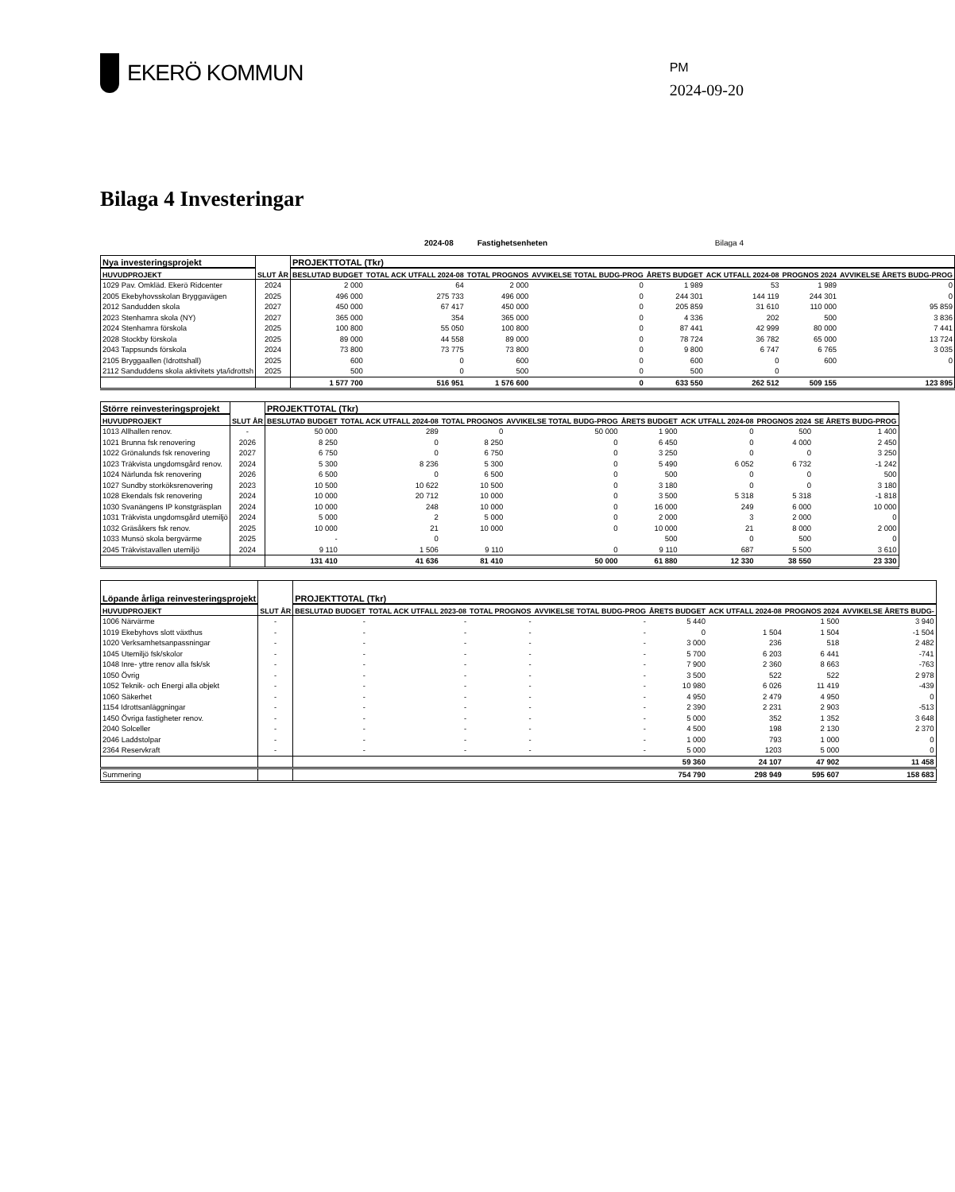EKERÖ KOMMUN
PM
2024-09-20
Bilaga 4 Investeringar
2024-08 Fastighetsenheten Bilaga 4
| Nya investeringsprojekt | | PROJEKTTOTAL (Tkr) | | | | | | | |
| --- | --- | --- | --- | --- | --- | --- | --- | --- | --- |
| HUVUDPROJEKT | SLUT ÅR | BESLUTAD BUDGET | TOTAL ACK UTFALL 2024-08 | TOTAL PROGNOS | AVVIKELSE TOTAL BUDG-PROG | ÅRETS BUDGET | ACK UTFALL 2024-08 | PROGNOS 2024 | AVVIKELSE ÅRETS BUDG-PROG |
| 1029 Pav. Omkläd. Ekerö Ridcenter | 2024 | 2 000 | 64 | 2 000 | 0 | 1 989 | 53 | 1 989 | 0 |
| 2005 Ekebyhovsskolan Bryggavägen | 2025 | 496 000 | 275 733 | 496 000 | 0 | 244 301 | 144 119 | 244 301 | 0 |
| 2012 Sandudden skola | 2027 | 450 000 | 67 417 | 450 000 | 0 | 205 859 | 31 610 | 110 000 | 95 859 |
| 2023 Stenhamra skola (NY) | 2027 | 365 000 | 354 | 365 000 | 0 | 4 336 | 202 | 500 | 3 836 |
| 2024 Stenhamra förskola | 2025 | 100 800 | 55 050 | 100 800 | 0 | 87 441 | 42 999 | 80 000 | 7 441 |
| 2028 Stockby förskola | 2025 | 89 000 | 44 558 | 89 000 | 0 | 78 724 | 36 782 | 65 000 | 13 724 |
| 2043 Tappsunds förskola | 2024 | 73 800 | 73 775 | 73 800 | 0 | 9 800 | 6 747 | 6 765 | 3 035 |
| 2105 Bryggaallen (Idrottshall) | 2025 | 600 | 0 | 600 | 0 | 600 | 0 | 600 | 0 |
| 2112 Sanduddens skola aktivitets yta/idrottsh | 2025 | 500 | 0 | 500 | 0 | 500 | 0 | | |
| | | 1 577 700 | 516 951 | 1 576 600 | 0 | 633 550 | 262 512 | 509 155 | 123 895 |
| Större reinvesteringsprojekt | | PROJEKTTOTAL (Tkr) | | | | | | | |
| --- | --- | --- | --- | --- | --- | --- | --- | --- | --- |
| HUVUDPROJEKT | SLUT ÅR | BESLUTAD BUDGET | TOTAL ACK UTFALL 2024-08 | TOTAL PROGNOS | AVVIKELSE TOTAL BUDG-PROG | ÅRETS BUDGET | ACK UTFALL 2024-08 | PROGNOS 2024 | SE ÅRETS BUDG-PROG |
| 1013 Allhallen renov. | - | 50 000 | 289 | 0 | 50 000 | 1 900 | 0 | 500 | 1 400 |
| 1021 Brunna fsk renovering | 2026 | 8 250 | 0 | 8 250 | 0 | 6 450 | 0 | 4 000 | 2 450 |
| 1022 Grönalunds fsk renovering | 2027 | 6 750 | 0 | 6 750 | 0 | 3 250 | 0 | 0 | 3 250 |
| 1023 Träkvista ungdomsgård renov. | 2024 | 5 300 | 8 236 | 5 300 | 0 | 5 490 | 6 052 | 6 732 | -1 242 |
| 1024 Närlunda fsk renovering | 2026 | 6 500 | 0 | 6 500 | 0 | 500 | 0 | 0 | 500 |
| 1027 Sundby storköksrenovering | 2023 | 10 500 | 10 622 | 10 500 | 0 | 3 180 | 0 | 0 | 3 180 |
| 1028 Ekendals fsk renovering | 2024 | 10 000 | 20 712 | 10 000 | 0 | 3 500 | 5 318 | 5 318 | -1 818 |
| 1030 Svanängens IP konstgräsplan | 2024 | 10 000 | 248 | 10 000 | 0 | 16 000 | 249 | 6 000 | 10 000 |
| 1031 Träkvista ungdomsgård utemiljö | 2024 | 5 000 | 2 | 5 000 | 0 | 2 000 | 3 | 2 000 | 0 |
| 1032 Gräsåkers fsk renov. | 2025 | 10 000 | 21 | 10 000 | 0 | 10 000 | 21 | 8 000 | 2 000 |
| 1033 Munsö skola bergvärme | 2025 | - | 0 | | | 500 | 0 | 500 | 0 |
| 2045 Träkvistavallen utemiljö | 2024 | 9 110 | 1 506 | 9 110 | 0 | 9 110 | 687 | 5 500 | 3 610 |
| | | 131 410 | 41 636 | 81 410 | 50 000 | 61 880 | 12 330 | 38 550 | 23 330 |
| Löpande årliga reinvesteringsprojekt | | PROJEKTTOTAL (Tkr) | | | | | | | |
| --- | --- | --- | --- | --- | --- | --- | --- | --- | --- |
| HUVUDPROJEKT | SLUT ÅR | BESLUTAD BUDGET | TOTAL ACK UTFALL 2023-08 | TOTAL PROGNOS | AVVIKELSE TOTAL BUDG-PROG | ÅRETS BUDGET | ACK UTFALL 2024-08 | PROGNOS 2024 | AVVIKELSE ÅRETS BUDG- |
| 1006 Närvärme | - | - | - | - | - | 5 440 | | 1 500 | 3 940 |
| 1019 Ekebyhovs slott växthus | - | - | - | - | - | 0 | 1 504 | 1 504 | -1 504 |
| 1020 Verksamhetsanpassningar | - | - | - | - | - | 3 000 | 236 | 518 | 2 482 |
| 1045 Utemiljö fsk/skolor | - | - | - | - | - | 5 700 | 6 203 | 6 441 | -741 |
| 1048 Inre- yttre renov alla fsk/sk | - | - | - | - | - | 7 900 | 2 360 | 8 663 | -763 |
| 1050 Övrig | - | - | - | - | - | 3 500 | 522 | 522 | 2 978 |
| 1052 Teknik- och Energi alla objekt | - | - | - | - | - | 10 980 | 6 026 | 11 419 | -439 |
| 1060 Säkerhet | - | - | - | - | - | 4 950 | 2 479 | 4 950 | 0 |
| 1154 Idrottsanläggningar | - | - | - | - | - | 2 390 | 2 231 | 2 903 | -513 |
| 1450 Övriga fastigheter renov. | - | - | - | - | - | 5 000 | 352 | 1 352 | 3 648 |
| 2040 Solceller | - | - | - | - | - | 4 500 | 198 | 2 130 | 2 370 |
| 2046 Laddstolpar | - | - | - | - | - | 1 000 | 793 | 1 000 | 0 |
| 2364 Reservkraft | - | - | - | - | - | 5 000 | 1203 | 5 000 | 0 |
| | | | | | | 59 360 | 24 107 | 47 902 | 11 458 |
| Summering | | | | | | 754 790 | 298 949 | 595 607 | 158 683 |